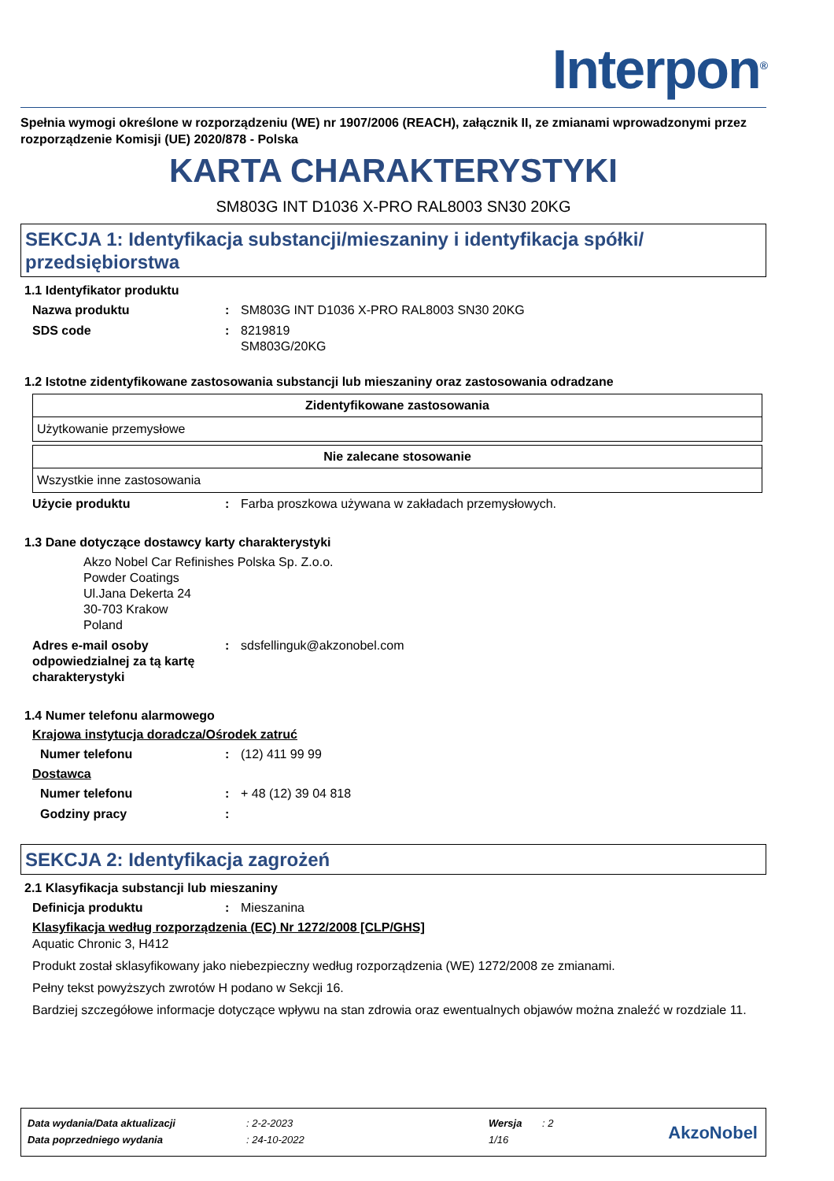Interpon<sup>®</sup>
Spełnia wymogi określone w rozporządzeniu (WE) nr 1907/2006 (REACH), załącznik II, ze zmianami wprowadzonymi przez rozporządzenie Komisji (UE) 2020/878 - Polska
KARTA CHARAKTERYSTYKI
SM803G INT D1036 X-PRO RAL8003 SN30 20KG
SEKCJA 1: Identyfikacja substancji/mieszaniny i identyfikacja spółki/ przedsiębiorstwa
1.1 Identyfikator produktu
Nazwa produktu : SM803G INT D1036 X-PRO RAL8003 SN30 20KG
SDS code : 8219819
SM803G/20KG
1.2 Istotne zidentyfikowane zastosowania substancji lub mieszaniny oraz zastosowania odradzane
| Zidentyfikowane zastosowania |
| --- |
| Użytkowanie przemysłowe |
| Nie zalecane stosowanie |
| --- |
| Wszystkie inne zastosowania |
Użycie produktu : Farba proszkowa używana w zakładach przemysłowych.
1.3 Dane dotyczące dostawcy karty charakterystyki
Akzo Nobel Car Refinishes Polska Sp. Z.o.o.
Powder Coatings
Ul.Jana Dekerta 24
30-703 Krakow
Poland
Adres e-mail osoby odpowiedzialnej za tą kartę charakterystyki
: sdsfellinguk@akzonobel.com
1.4 Numer telefonu alarmowego
Krajowa instytucja doradcza/Ośrodek zatruć
Numer telefonu : (12) 411 99 99
Dostawca
Numer telefonu : + 48 (12) 39 04 818
Godziny pracy :
SEKCJA 2: Identyfikacja zagrożeń
2.1 Klasyfikacja substancji lub mieszaniny
Definicja produktu : Mieszanina
Klasyfikacja według rozporządzenia (EC) Nr 1272/2008 [CLP/GHS]
Aquatic Chronic 3, H412
Produkt został sklasyfikowany jako niebezpieczny według rozporządzenia (WE) 1272/2008 ze zmianami.
Pełny tekst powyższych zwrotów H podano w Sekcji 16.
Bardziej szczegółowe informacje dotyczące wpływu na stan zdrowia oraz ewentualnych objawów można znaleźć w rozdziale 11.
| Data wydania/Data aktualizacji | : 2-2-2023 | Wersja | : 2 |
| Data poprzedniego wydania | : 24-10-2022 | 1/16 | |
AkzoNobel